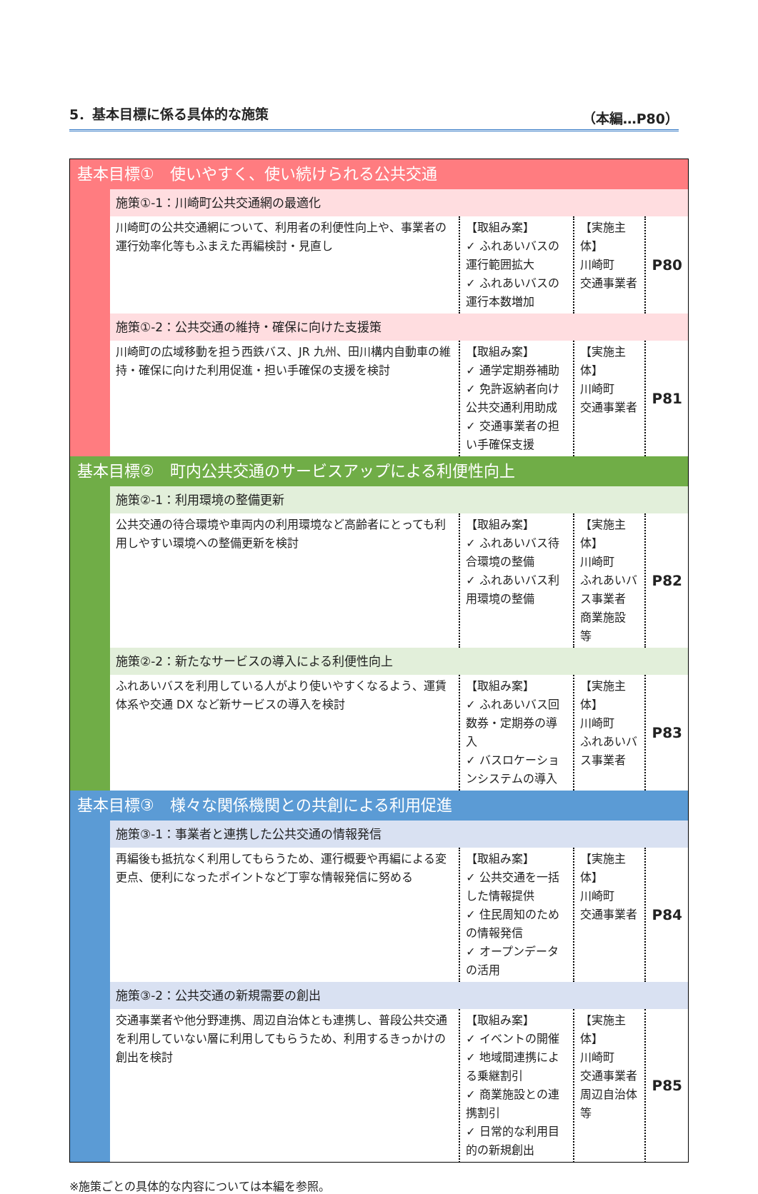5．基本目標に係る具体的な施策 （本編…P80）
| 基本目標① 使いやすく、使い続けられる公共交通 | | | | |
| | 施策①-1：川崎町公共交通網の最適化 | | | |
| | 川崎町の公共交通網について、利用者の利便性向上や、事業者の運行効率化等もふまえた再編検討・見直し | 【取組み案】 ✓ ふれあいバスの運行範囲拡大 ✓ ふれあいバスの運行本数増加 | 【実施主体】 川崎町 交通事業者 | P80 |
| | 施策①-2：公共交通の維持・確保に向けた支援策 | | | |
| | 川崎町の広域移動を担う西鉄バス、JR 九州、田川構内自動車の維持・確保に向けた利用促進・担い手確保の支援を検討 | 【取組み案】 ✓ 通学定期券補助 ✓ 免許返納者向け公共交通利用助成 ✓ 交通事業者の担い手確保支援 | 【実施主体】 川崎町 交通事業者 | P81 |
| 基本目標② 町内公共交通のサービスアップによる利便性向上 | | | | |
| | 施策②-1：利用環境の整備更新 | | | |
| | 公共交通の待合環境や車両内の利用環境など高齢者にとっても利用しやすい環境への整備更新を検討 | 【取組み案】 ✓ ふれあいバス待合環境の整備 ✓ ふれあいバス利用環境の整備 | 【実施主体】 川崎町 ふれあいバス事業者 商業施設 等 | P82 |
| | 施策②-2：新たなサービスの導入による利便性向上 | | | |
| | ふれあいバスを利用している人がより使いやすくなるよう、運賃体系や交通 DX など新サービスの導入を検討 | 【取組み案】 ✓ ふれあいバス回数券・定期券の導入 ✓ バスロケーションシステムの導入 | 【実施主体】 川崎町 ふれあいバス事業者 | P83 |
| 基本目標③ 様々な関係機関との共創による利用促進 | | | | |
| | 施策③-1：事業者と連携した公共交通の情報発信 | | | |
| | 再編後も抵抗なく利用してもらうため、運行概要や再編による変更点、便利になったポイントなど丁寧な情報発信に努める | 【取組み案】 ✓ 公共交通を一括した情報提供 ✓ 住民周知のための情報発信 ✓ オープンデータの活用 | 【実施主体】 川崎町 交通事業者 | P84 |
| | 施策③-2：公共交通の新規需要の創出 | | | |
| | 交通事業者や他分野連携、周辺自治体とも連携し、普段公共交通を利用していない層に利用してもらうため、利用するきっかけの創出を検討 | 【取組み案】 ✓ イベントの開催 ✓ 地域間連携による乗継割引 ✓ 商業施設との連携割引 ✓ 日常的な利用目的の新規創出 | 【実施主体】 川崎町 交通事業者 周辺自治体等 | P85 |
※施策ごとの具体的な内容については本編を参照。